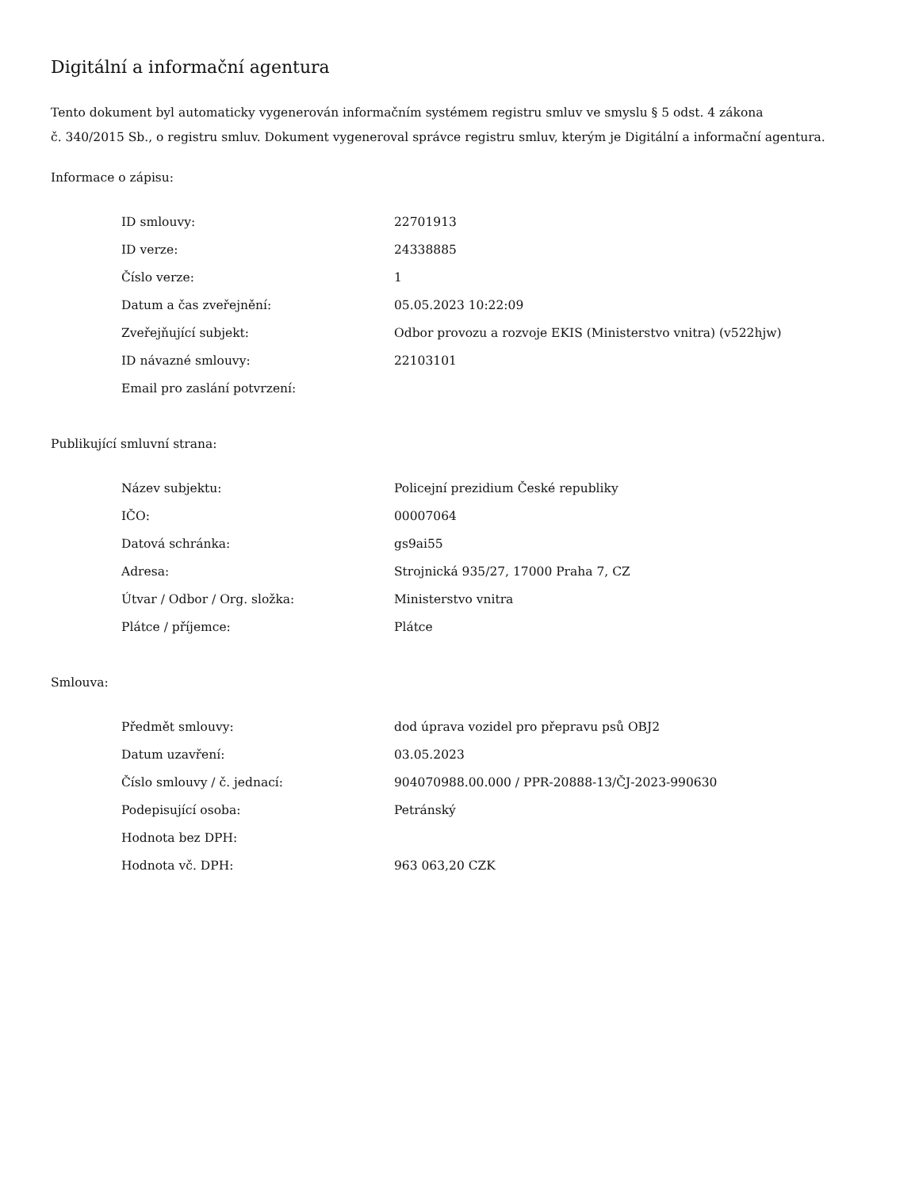Digitální a informační agentura
Tento dokument byl automaticky vygenerován informačním systémem registru smluv ve smyslu § 5 odst. 4 zákona
č. 340/2015 Sb., o registru smluv. Dokument vygeneroval správce registru smluv, kterým je Digitální a informační agentura.
Informace o zápisu:
| ID smlouvy: | 22701913 |
| ID verze: | 24338885 |
| Číslo verze: | 1 |
| Datum a čas zveřejnění: | 05.05.2023 10:22:09 |
| Zveřejňující subjekt: | Odbor provozu a rozvoje EKIS (Ministerstvo vnitra) (v522hjw) |
| ID návazné smlouvy: | 22103101 |
| Email pro zaslání potvrzení: | |
Publikující smluvní strana:
| Název subjektu: | Policejní prezidium České republiky |
| IČO: | 00007064 |
| Datová schránka: | gs9ai55 |
| Adresa: | Strojnická 935/27, 17000 Praha 7, CZ |
| Útvar / Odbor / Org. složka: | Ministerstvo vnitra |
| Plátce / příjemce: | Plátce |
Smlouva:
| Předmět smlouvy: | dod úprava vozidel pro přepravu psů OBJ2 |
| Datum uzavření: | 03.05.2023 |
| Číslo smlouvy / č. jednací: | 904070988.00.000 / PPR-20888-13/ČJ-2023-990630 |
| Podepisující osoba: | Petránský |
| Hodnota bez DPH: | |
| Hodnota vč. DPH: | 963 063,20 CZK |